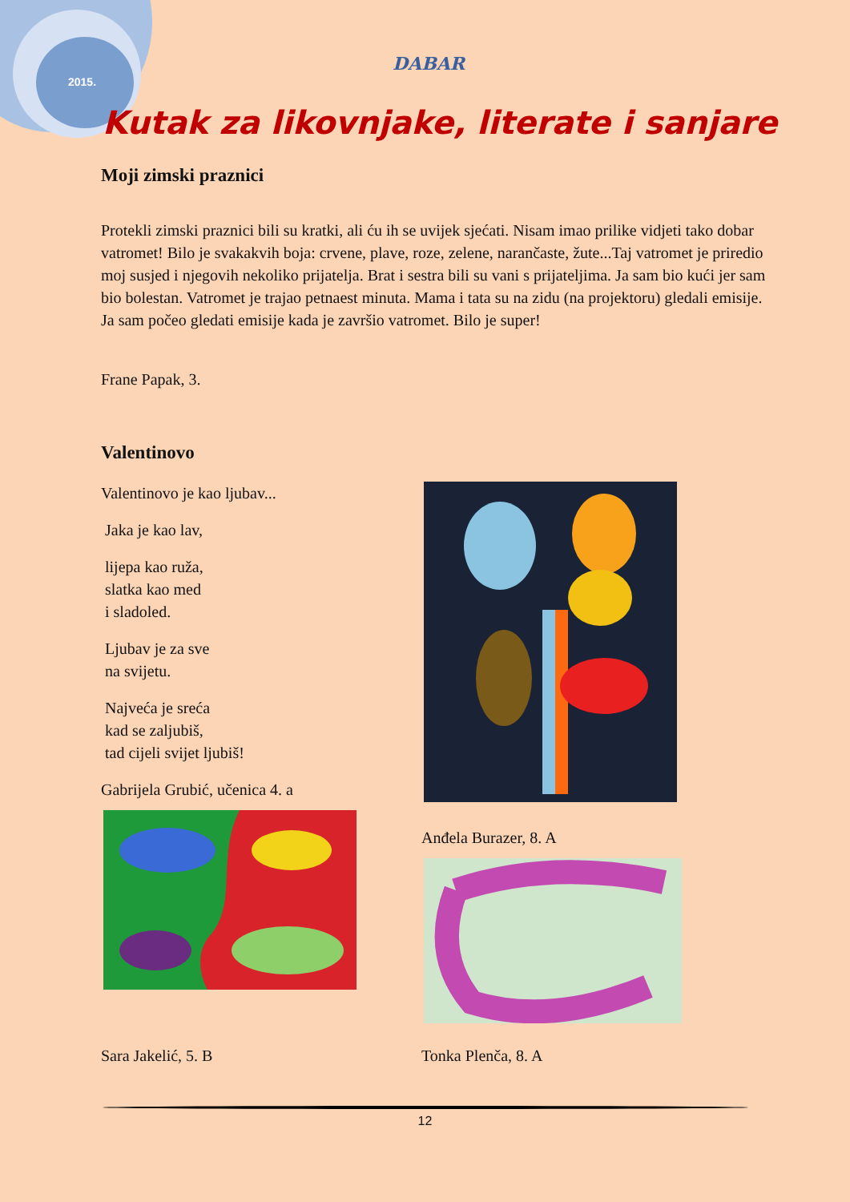2015.
DABAR
Kutak za likovnjake, literate i sanjare
Moji zimski praznici
Protekli zimski praznici bili su kratki, ali ću ih se uvijek sjećati. Nisam imao prilike vidjeti tako dobar vatromet! Bilo je svakakvih boja: crvene, plave, roze, zelene, narančaste, žute...Taj vatromet je priredio moj susjed i njegovih nekoliko prijatelja. Brat i sestra bili su vani s prijateljima. Ja sam bio kući jer sam bio bolestan. Vatromet je trajao petnaest minuta. Mama i tata su na zidu (na projektoru) gledali emisije. Ja sam počeo gledati emisije kada je završio vatromet. Bilo je super!
Frane Papak, 3.
Valentinovo
Valentinovo je kao ljubav...
Jaka je kao lav,
lijepa kao ruža,
slatka kao med
i sladoled.
Ljubav je za sve
na svijetu.
Najveća je sreća
kad se zaljubiš,
tad cijeli svijet ljubiš!
Gabrijela Grubić, učenica 4. a
Anđela Burazer, 8. A
Sara Jakelić, 5. B Tonka Plenča, 8. A
12